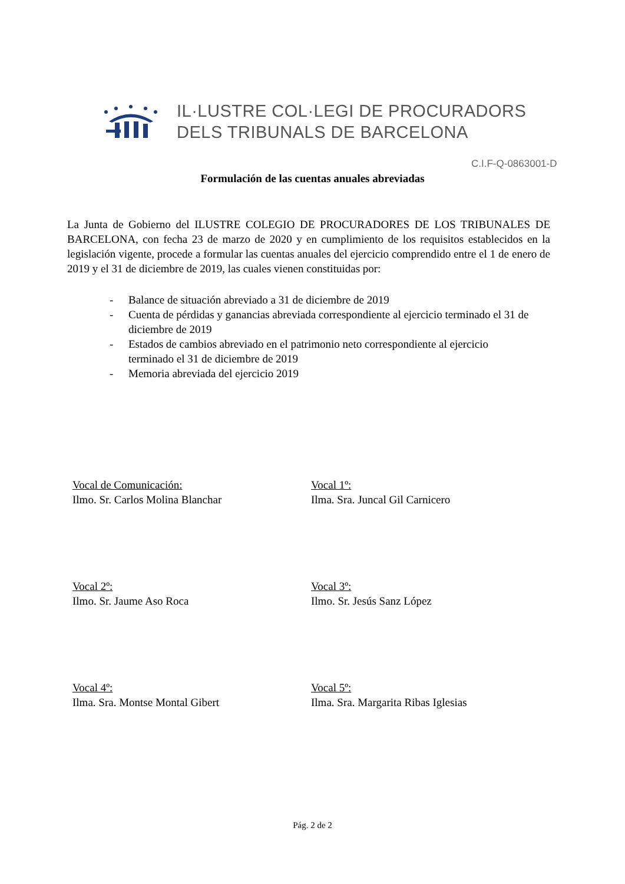IL·LUSTRE COL·LEGI DE PROCURADORS
DELS TRIBUNALS DE BARCELONA
C.I.F-Q-0863001-D
Formulación de las cuentas anuales abreviadas
La Junta de Gobierno del ILUSTRE COLEGIO DE PROCURADORES DE LOS TRIBUNALES DE BARCELONA, con fecha 23 de marzo de 2020 y en cumplimiento de los requisitos establecidos en la legislación vigente, procede a formular las cuentas anuales del ejercicio comprendido entre el 1 de enero de 2019 y el 31 de diciembre de 2019, las cuales vienen constituidas por:
- Balance de situación abreviado a 31 de diciembre de 2019
- Cuenta de pérdidas y ganancias abreviada correspondiente al ejercicio terminado el 31 de diciembre de 2019
- Estados de cambios abreviado en el patrimonio neto correspondiente al ejercicio terminado el 31 de diciembre de 2019
- Memoria abreviada del ejercicio 2019
Vocal de Comunicación:
Ilmo. Sr. Carlos Molina Blanchar
Vocal 1º:
Ilma. Sra. Juncal Gil Carnicero
Vocal 2º:
Ilmo. Sr. Jaume Aso Roca
Vocal 3º:
Ilmo. Sr. Jesús Sanz López
Vocal 4º:
Ilma. Sra. Montse Montal Gibert
Vocal 5º:
Ilma. Sra. Margarita Ribas Iglesias
Pág. 2 de 2